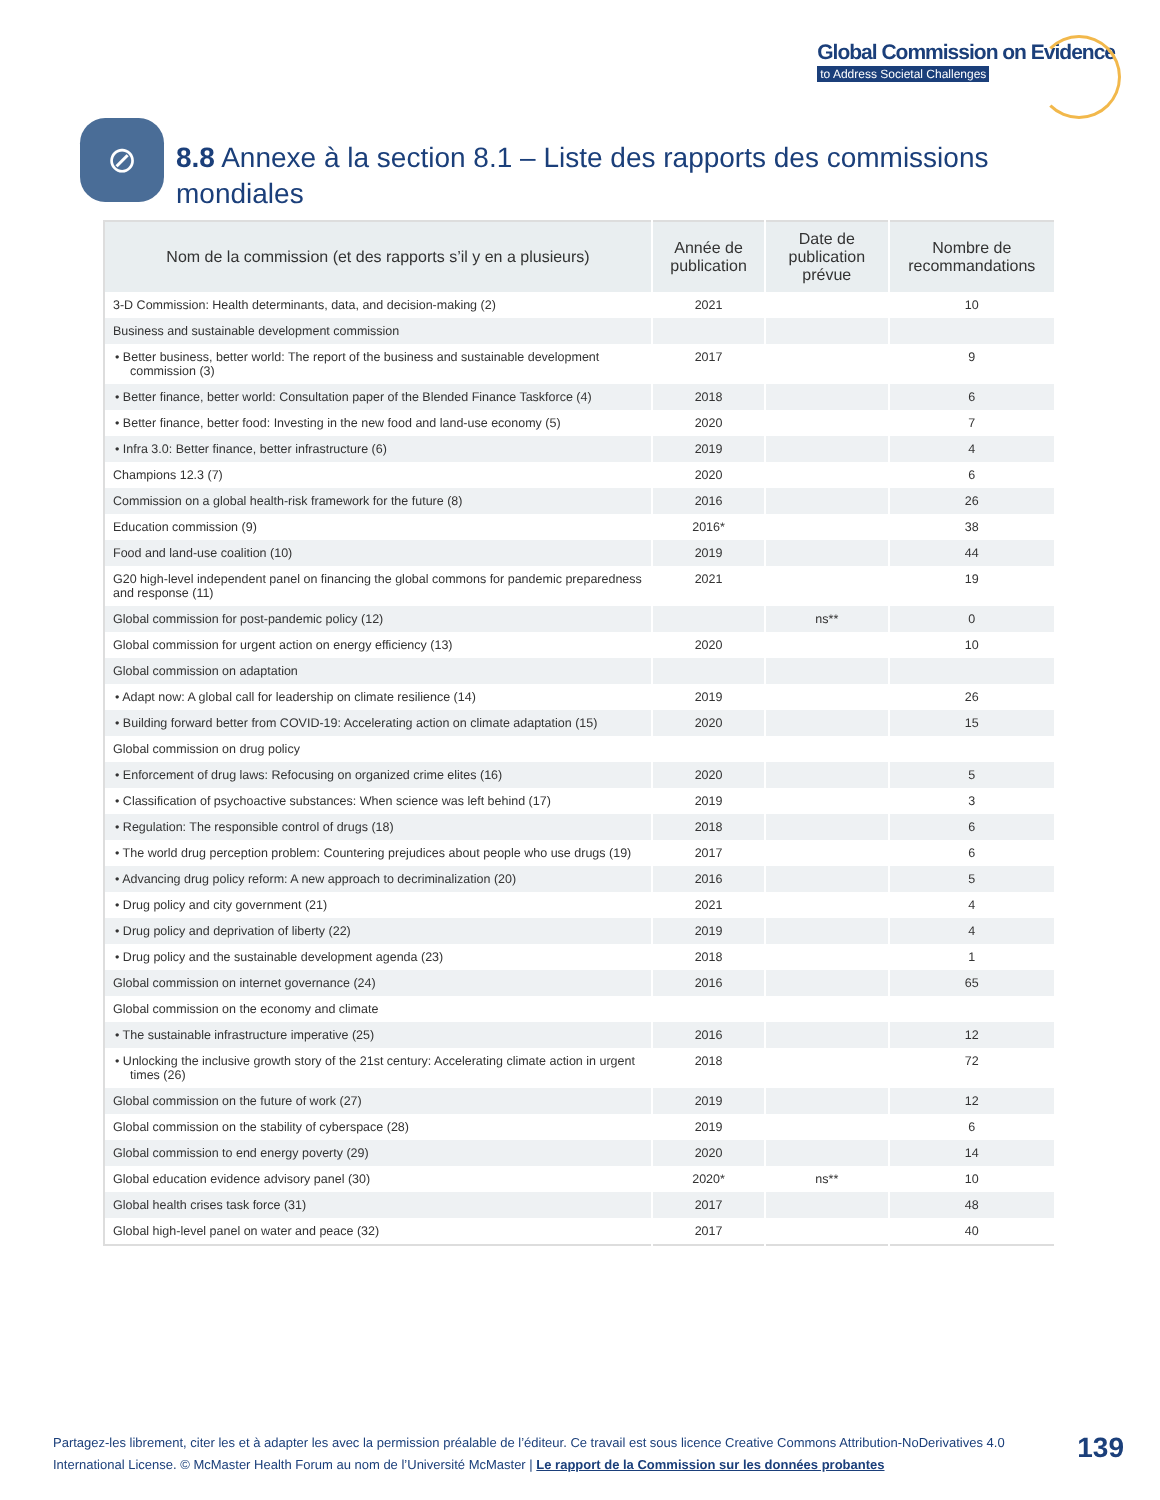Global Commission on Evidence
to Address Societal Challenges
⊘
8.8 Annexe à la section 8.1 – Liste des rapports des commissions
mondiales
| Nom de la commission (et des rapports s’il y en a plusieurs) | Année de publication | Date de publication prévue | Nombre de recommandations |
| --- | --- | --- | --- |
| 3-D Commission: Health determinants, data, and decision-making (2) | 2021 | | 10 |
| Business and sustainable development commission | | | |
| • Better business, better world: The report of the business and sustainable development commission (3) | 2017 | | 9 |
| • Better finance, better world: Consultation paper of the Blended Finance Taskforce (4) | 2018 | | 6 |
| • Better finance, better food: Investing in the new food and land-use economy (5) | 2020 | | 7 |
| • Infra 3.0: Better finance, better infrastructure (6) | 2019 | | 4 |
| Champions 12.3 (7) | 2020 | | 6 |
| Commission on a global health-risk framework for the future (8) | 2016 | | 26 |
| Education commission (9) | 2016* | | 38 |
| Food and land-use coalition (10) | 2019 | | 44 |
| G20 high-level independent panel on financing the global commons for pandemic preparedness and response (11) | 2021 | | 19 |
| Global commission for post-pandemic policy (12) | | ns** | 0 |
| Global commission for urgent action on energy efficiency (13) | 2020 | | 10 |
| Global commission on adaptation | | | |
| • Adapt now: A global call for leadership on climate resilience (14) | 2019 | | 26 |
| • Building forward better from COVID-19: Accelerating action on climate adaptation (15) | 2020 | | 15 |
| Global commission on drug policy | | | |
| • Enforcement of drug laws: Refocusing on organized crime elites (16) | 2020 | | 5 |
| • Classification of psychoactive substances: When science was left behind (17) | 2019 | | 3 |
| • Regulation: The responsible control of drugs (18) | 2018 | | 6 |
| • The world drug perception problem: Countering prejudices about people who use drugs (19) | 2017 | | 6 |
| • Advancing drug policy reform: A new approach to decriminalization (20) | 2016 | | 5 |
| • Drug policy and city government (21) | 2021 | | 4 |
| • Drug policy and deprivation of liberty (22) | 2019 | | 4 |
| • Drug policy and the sustainable development agenda (23) | 2018 | | 1 |
| Global commission on internet governance (24) | 2016 | | 65 |
| Global commission on the economy and climate | | | |
| • The sustainable infrastructure imperative (25) | 2016 | | 12 |
| • Unlocking the inclusive growth story of the 21st century: Accelerating climate action in urgent times (26) | 2018 | | 72 |
| Global commission on the future of work (27) | 2019 | | 12 |
| Global commission on the stability of cyberspace (28) | 2019 | | 6 |
| Global commission to end energy poverty (29) | 2020 | | 14 |
| Global education evidence advisory panel (30) | 2020* | ns** | 10 |
| Global health crises task force (31) | 2017 | | 48 |
| Global high-level panel on water and peace (32) | 2017 | | 40 |
Partagez-les librement, citer les et à adapter les avec la permission préalable de l’éditeur. Ce travail est sous licence Creative Commons Attribution-NoDerivatives 4.0 International License. © McMaster Health Forum au nom de l’Université McMaster | Le rapport de la Commission sur les données probantes
139